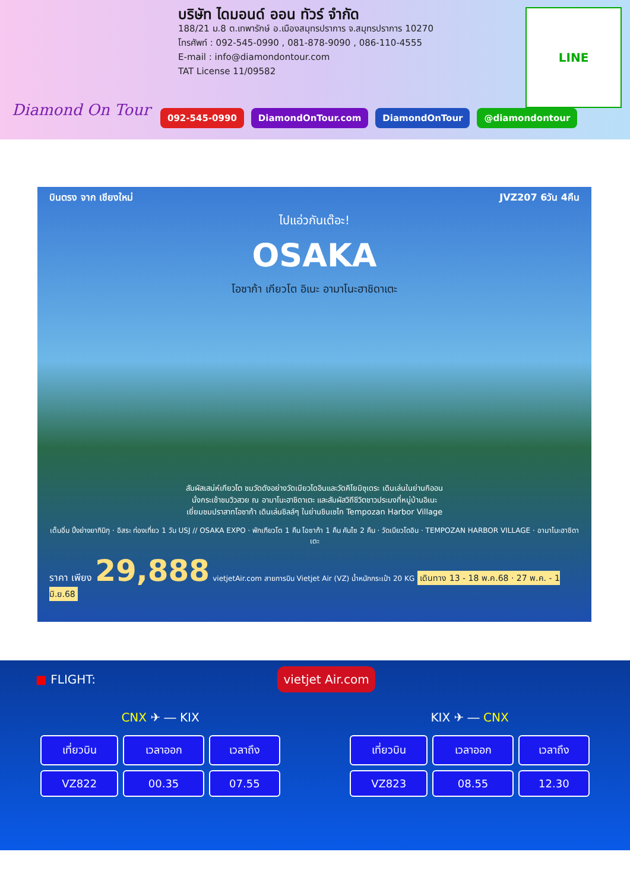Diamond On Tour
บริษัท ไดมอนด์ ออน ทัวร์ จำกัด
188/21 ม.8 ต.เทพารักษ์ อ.เมืองสมุทรปราการ จ.สมุทรปราการ 10270
โทรศัพท์ : 092-545-0990 , 081-878-9090 , 086-110-4555
E-mail : info@diamondontour.com
TAT License 11/09582
LINE
092-545-0990 DiamondOnTour.com DiamondOnTour @diamondontour
บินตรง จาก เชียงใหม่ JVZ207 6วัน 4คืน
ไปแอ่วกันเต๊อะ!
OSAKA
โอซาก้า เกียวโต อิเนะ อามาโนะฮาชิดาเตะ
สัมผัสเสน่ห์เกียวโต ชมวัดดังอย่างวัดเบียวโดอินและวัดคิโยมิซุเดระ เดินเล่นในย่านกิออน
นั่งกระเช้าชมวิวสวย ณ อามาโนะฮาชิดาเตะ และสัมผัสวิถีชีวิตชาวประมงที่หมู่บ้านอิเนะ
เยี่ยมชมปราสาทโอซาก้า เดินเล่นชิลล์ๆ ในย่านชินเซไก Tempozan Harbor Village
เต็มอิ่ม ปิ้งย่างยากินิกุ · อิสระ ท่องเที่ยว 1 วัน USJ // OSAKA EXPO · พักเกียวโต 1 คืน โอซาก้า 1 คืน คันไซ 2 คืน · วัดเบียวโดอิน · TEMPOZAN HARBOR VILLAGE · อามาโนะฮาชิดาเตะ
ราคา เพียง 29,888 vietjetAir.com สายการบิน Vietjet Air (VZ) น้ำหนักกระเป๋า 20 KG เดินทาง 13 - 18 พ.ค.68 · 27 พ.ค. - 1 มิ.ย.68
■ FLIGHT: vietjet Air.com
CNX ✈ ― KIX
| เที่ยวบิน | เวลาออก | เวลาถึง |
| --- | --- | --- |
| VZ822 | 00.35 | 07.55 |
KIX ✈ ― CNX
| เที่ยวบิน | เวลาออก | เวลาถึง |
| --- | --- | --- |
| VZ823 | 08.55 | 12.30 |